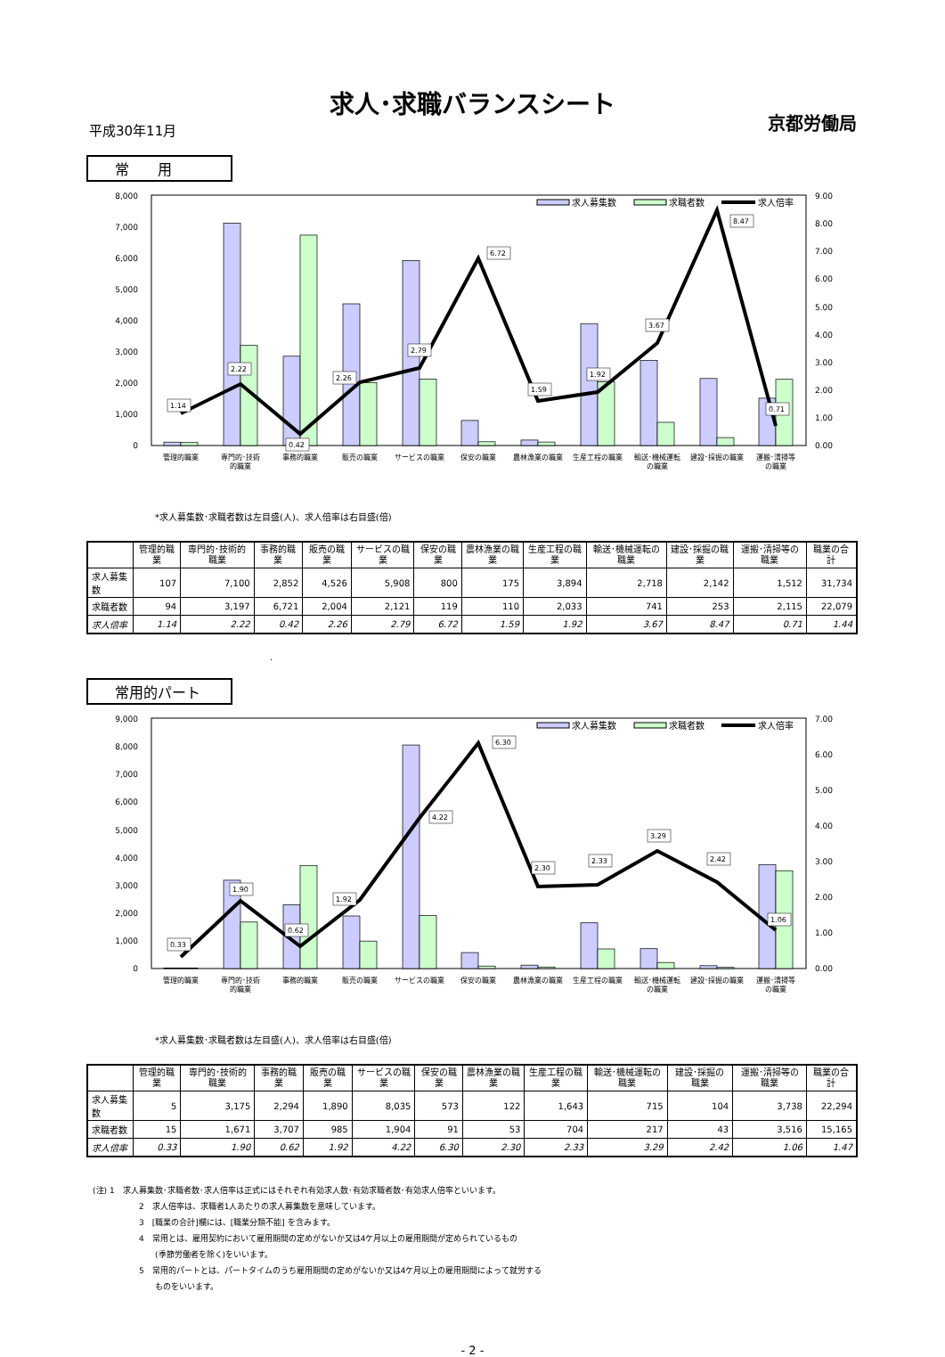求人･求職バランスシート
平成30年11月 京都労働局
常　　用
8,000
7,000
6,000
5,000
4,000
3,000
2,000
1,000
0
9.00
8.00
7.00
6.00
5.00
4.00
3.00
2.00
1.00
0.00
1.14
2.22
0.42
2.26
2.79
6.72
1.59
1.92
3.67
8.47
0.71
求人募集数
求職者数
求人倍率
管理的職業
専門的･技術
的職業
事務的職業
販売の職業
サービスの職業
保安の職業
農林漁業の職業
生産工程の職業
輸送･機械運転
の職業
建設･採掘の職業
運搬･清掃等
の職業
*求人募集数･求職者数は左目盛(人)、求人倍率は右目盛(倍)
| | 管理的職業 | 専門的･技術的職業 | 事務的職業 | 販売の職業 | サービスの職業 | 保安の職業 | 農林漁業の職業 | 生産工程の職業 | 輸送･機械運転の職業 | 建設･採掘の職業 | 運搬･清掃等の職業 | 職業の合計 |
| --- | --- | --- | --- | --- | --- | --- | --- | --- | --- | --- | --- | --- |
| 求人募集数 | 107 | 7,100 | 2,852 | 4,526 | 5,908 | 800 | 175 | 3,894 | 2,718 | 2,142 | 1,512 | 31,734 |
| 求職者数 | 94 | 3,197 | 6,721 | 2,004 | 2,121 | 119 | 110 | 2,033 | 741 | 253 | 2,115 | 22,079 |
| 求人倍率 | 1.14 | 2.22 | 0.42 | 2.26 | 2.79 | 6.72 | 1.59 | 1.92 | 3.67 | 8.47 | 0.71 | 1.44 |
.
常用的パート
9,000
8,000
7,000
6,000
5,000
4,000
3,000
2,000
1,000
0
7.00
6.00
5.00
4.00
3.00
2.00
1.00
0.00
0.33
1.90
0.62
1.92
4.22
6.30
2.30
2.33
3.29
2.42
1.06
求人募集数
求職者数
求人倍率
管理的職業
専門的･技術
的職業
事務的職業
販売の職業
サービスの職業
保安の職業
農林漁業の職業
生産工程の職業
輸送･機械運転
の職業
建設･採掘の職業
運搬･清掃等
の職業
*求人募集数･求職者数は左目盛(人)、求人倍率は右目盛(倍)
| | 管理的職業 | 専門的･技術的職業 | 事務的職業 | 販売の職業 | サービスの職業 | 保安の職業 | 農林漁業の職業 | 生産工程の職業 | 輸送･機械運転の職業 | 建設･採掘の職業 | 運搬･清掃等の職業 | 職業の合計 |
| --- | --- | --- | --- | --- | --- | --- | --- | --- | --- | --- | --- | --- |
| 求人募集数 | 5 | 3,175 | 2,294 | 1,890 | 8,035 | 573 | 122 | 1,643 | 715 | 104 | 3,738 | 22,294 |
| 求職者数 | 15 | 1,671 | 3,707 | 985 | 1,904 | 91 | 53 | 704 | 217 | 43 | 3,516 | 15,165 |
| 求人倍率 | 0.33 | 1.90 | 0.62 | 1.92 | 4.22 | 6.30 | 2.30 | 2.33 | 3.29 | 2.42 | 1.06 | 1.47 |
(注) 1　求人募集数･求職者数･求人倍率は正式にはそれぞれ有効求人数･有効求職者数･有効求人倍率といいます。
2　求人倍率は、求職者1人あたりの求人募集数を意味しています。
3　[職業の合計]欄には、[職業分類不能] を含みます。
4　常用とは、雇用契約において雇用期間の定めがないか又は4ケ月以上の雇用期間が定められているもの
　　(季節労働者を除く)をいいます。
5　常用的パートとは、パートタイムのうち雇用期間の定めがないか又は4ケ月以上の雇用期間によって就労する
　　ものをいいます。
- 2 -